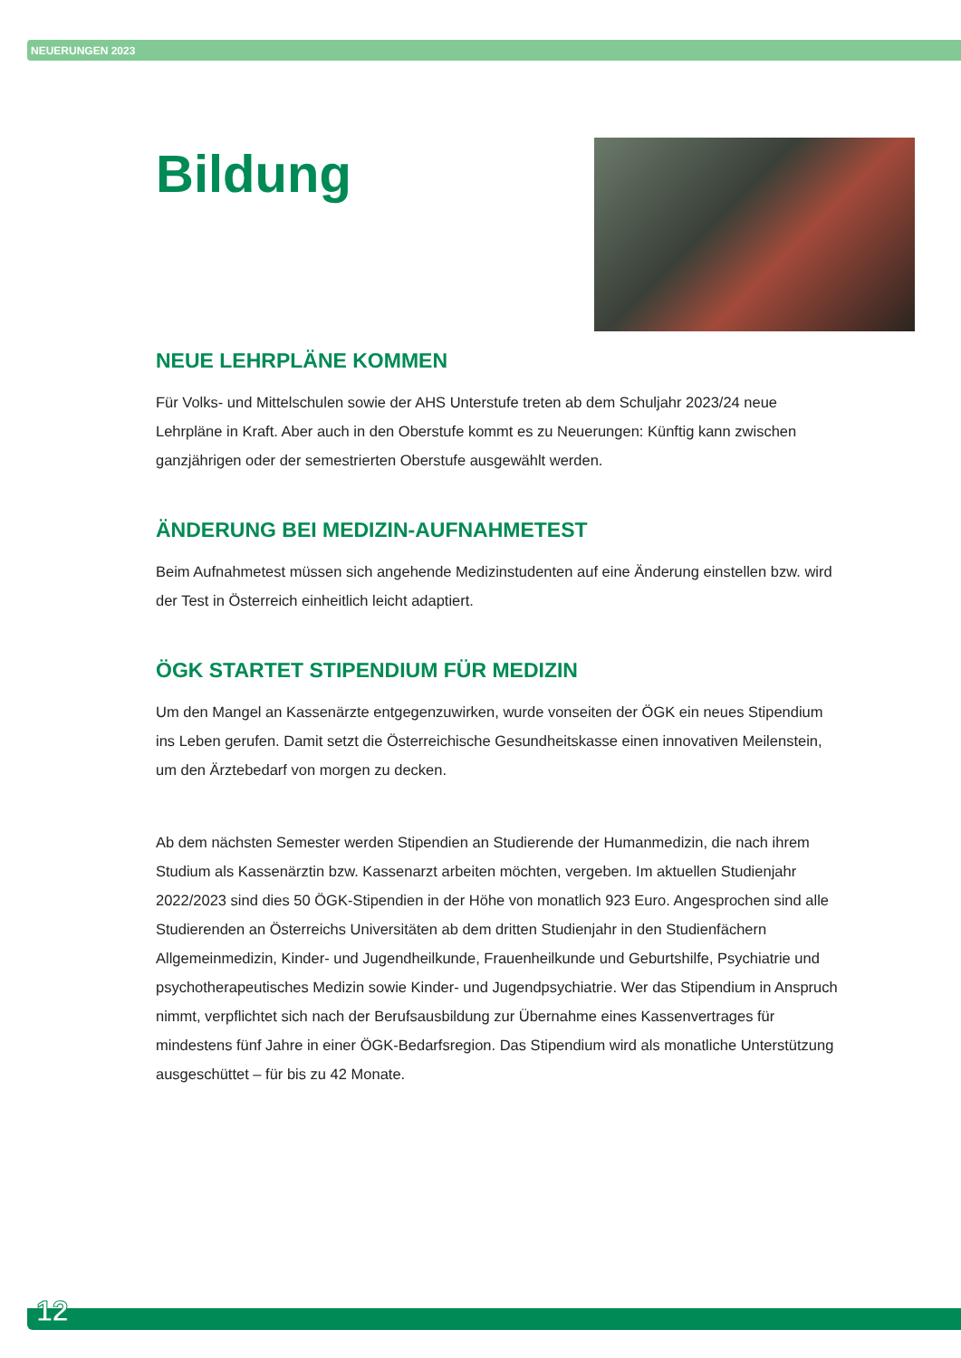NEUERUNGEN 2023
Bildung
NEUE LEHRPLÄNE KOMMEN
Für Volks- und Mittelschulen sowie der AHS Unterstufe treten ab dem Schuljahr 2023/24 neue Lehrpläne in Kraft. Aber auch in den Oberstufe kommt es zu Neuerungen: Künftig kann zwischen ganzjährigen oder der semestrierten Oberstufe ausgewählt werden.
ÄNDERUNG BEI MEDIZIN-AUFNAHMETEST
Beim Aufnahmetest müssen sich angehende Medizinstudenten auf eine Änderung einstellen bzw. wird der Test in Österreich einheitlich leicht adaptiert.
ÖGK STARTET STIPENDIUM FÜR MEDIZIN
Um den Mangel an Kassenärzte entgegenzuwirken, wurde vonseiten der ÖGK ein neues Stipendium ins Leben gerufen. Damit setzt die Österreichische Gesundheitskasse einen innovativen Meilenstein, um den Ärztebedarf von morgen zu decken.
Ab dem nächsten Semester werden Stipendien an Studierende der Humanmedizin, die nach ihrem Studium als Kassenärztin bzw. Kassenarzt arbeiten möchten, vergeben. Im aktuellen Studienjahr 2022/2023 sind dies 50 ÖGK-Stipendien in der Höhe von monatlich 923 Euro. Angesprochen sind alle Studierenden an Österreichs Universitäten ab dem dritten Studienjahr in den Studienfächern Allgemeinmedizin, Kinder- und Jugendheilkunde, Frauenheilkunde und Geburtshilfe, Psychiatrie und psychotherapeutisches Medizin sowie Kinder- und Jugendpsychiatrie. Wer das Stipendium in Anspruch nimmt, verpflichtet sich nach der Berufsausbildung zur Übernahme eines Kassenvertrages für mindestens fünf Jahre in einer ÖGK-Bedarfsregion. Das Stipendium wird als monatliche Unterstützung ausgeschüttet – für bis zu 42 Monate.
12